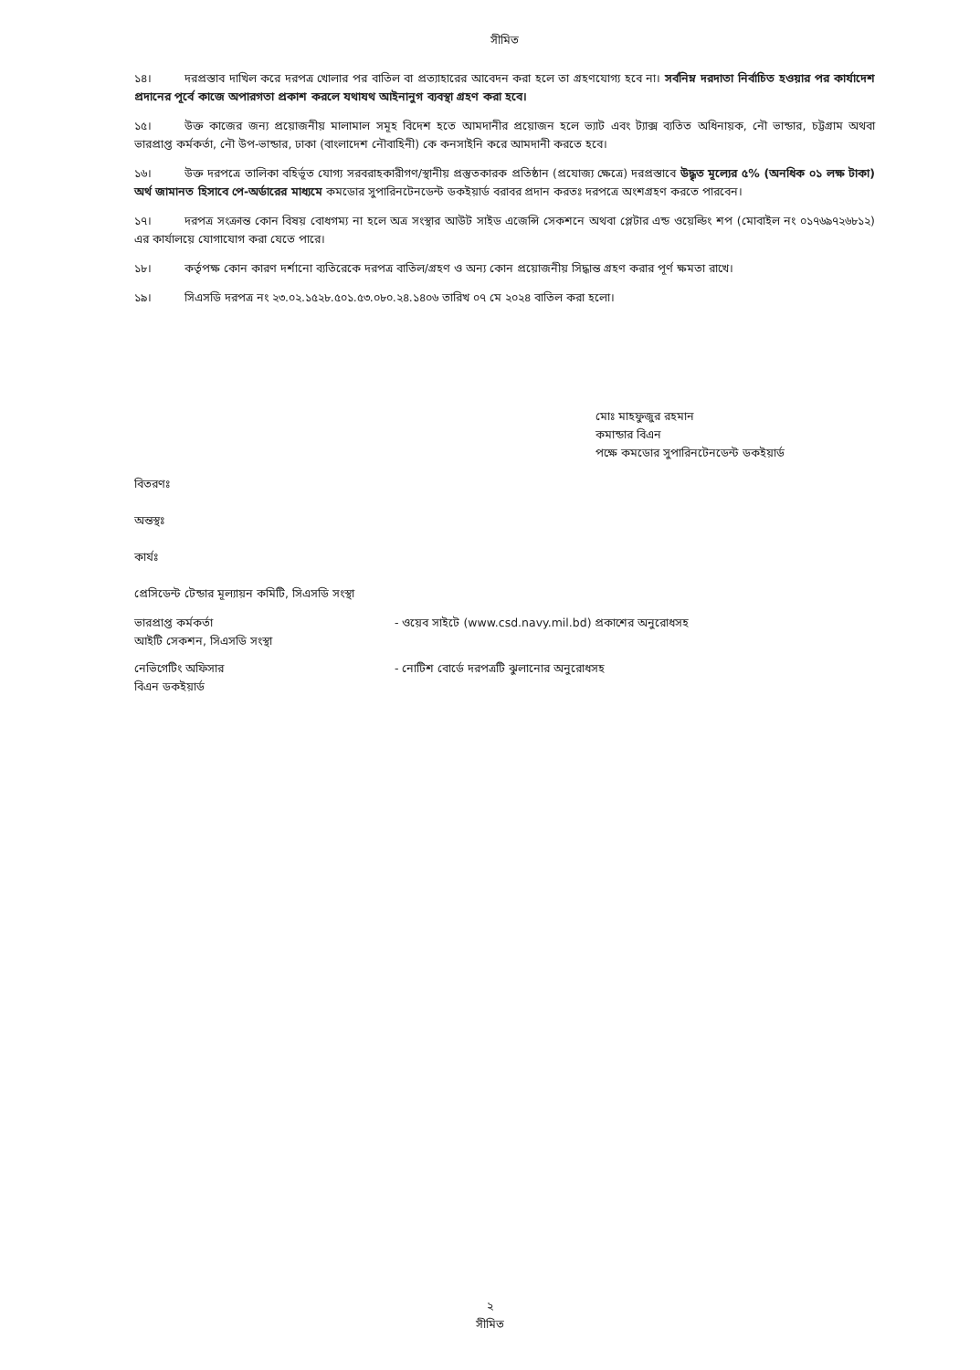সীমিত
১৪। দরপ্রস্তাব দাখিল করে দরপত্র খোলার পর বাতিল বা প্রত্যাহারের আবেদন করা হলে তা গ্রহণযোগ্য হবে না। সর্বনিম্ন দরদাতা নির্বাচিত হওয়ার পর কার্যাদেশ প্রদানের পূর্বে কাজে অপারগতা প্রকাশ করলে যথাযথ আইনানুগ ব্যবস্থা গ্রহণ করা হবে।
১৫। উক্ত কাজের জন্য প্রয়োজনীয় মালামাল সমূহ বিদেশ হতে আমদানীর প্রয়োজন হলে ভ্যাট এবং ট্যাক্স ব্যতিত অধিনায়ক, নৌ ভান্ডার, চট্টগ্রাম অথবা ভারপ্রাপ্ত কর্মকর্তা, নৌ উপ-ভান্ডার, ঢাকা (বাংলাদেশ নৌবাহিনী) কে কনসাইনি করে আমদানী করতে হবে।
১৬। উক্ত দরপত্রে তালিকা বহির্ভূত যোগ্য সরবরাহকারীগণ/স্থানীয় প্রস্তুতকারক প্রতিষ্ঠান (প্রযোজ্য ক্ষেত্রে) দরপ্রস্তাবে উদ্ধৃত মূল্যের ৫% (অনধিক ০১ লক্ষ টাকা) অর্থ জামানত হিসাবে পে-অর্ডারের মাধ্যমে কমডোর সুপারিনটেনডেন্ট ডকইয়ার্ড বরাবর প্রদান করতঃ দরপত্রে অংশগ্রহণ করতে পারবেন।
১৭। দরপত্র সংক্রান্ত কোন বিষয় বোধগম্য না হলে অত্র সংস্থার আউট সাইড এজেন্সি সেকশনে অথবা প্লেটার এন্ড ওয়েল্ডিং শপ (মোবাইল নং ০১৭৬৯৭২৬৮১২) এর কার্যালয়ে যোগাযোগ করা যেতে পারে।
১৮। কর্তৃপক্ষ কোন কারণ দর্শানো ব্যতিরেকে দরপত্র বাতিল/গ্রহণ ও অন্য কোন প্রয়োজনীয় সিদ্ধান্ত গ্রহণ করার পূর্ণ ক্ষমতা রাখে।
১৯। সিএসডি দরপত্র নং ২৩.০২.১৫২৮.৫০১.৫৩.০৮০.২৪.১৪০৬ তারিখ ০৭ মে ২০২৪ বাতিল করা হলো।
মোঃ মাহফুজুর রহমান
কমান্ডার বিএন
পক্ষে কমডোর সুপারিনটেনডেন্ট ডকইয়ার্ড
বিতরণঃ
অন্তস্থঃ
কার্যঃ
প্রেসিডেন্ট টেন্ডার মূল্যায়ন কমিটি, সিএসডি সংস্থা
ভারপ্রাপ্ত কর্মকর্তা
আইটি সেকশন, সিএসডি সংস্থা
- ওয়েব সাইটে (www.csd.navy.mil.bd) প্রকাশের অনুরোধসহ
নেভিগেটিং অফিসার
বিএন ডকইয়ার্ড
- নোটিশ বোর্ডে দরপত্রটি ঝুলানোর অনুরোধসহ
২
সীমিত